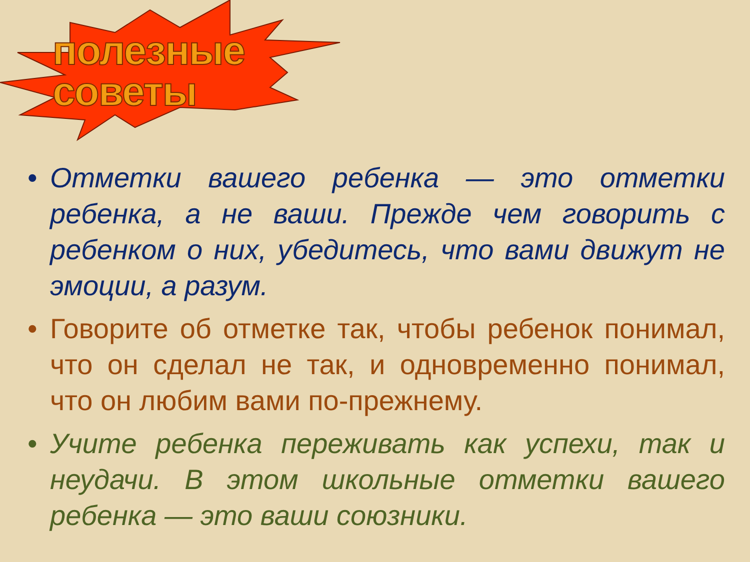полезные
советы
• Отметки вашего ребенка — это отметки ребенка, а не ваши. Прежде чем говорить с ребенком о них, убедитесь, что вами движут не эмоции, а разум.
• Говорите об отметке так, чтобы ребенок понимал, что он сделал не так, и одновременно понимал, что он любим вами по-прежнему.
• Учите ребенка переживать как успехи, так и неудачи. В этом школьные отметки вашего ребенка — это ваши союзники.